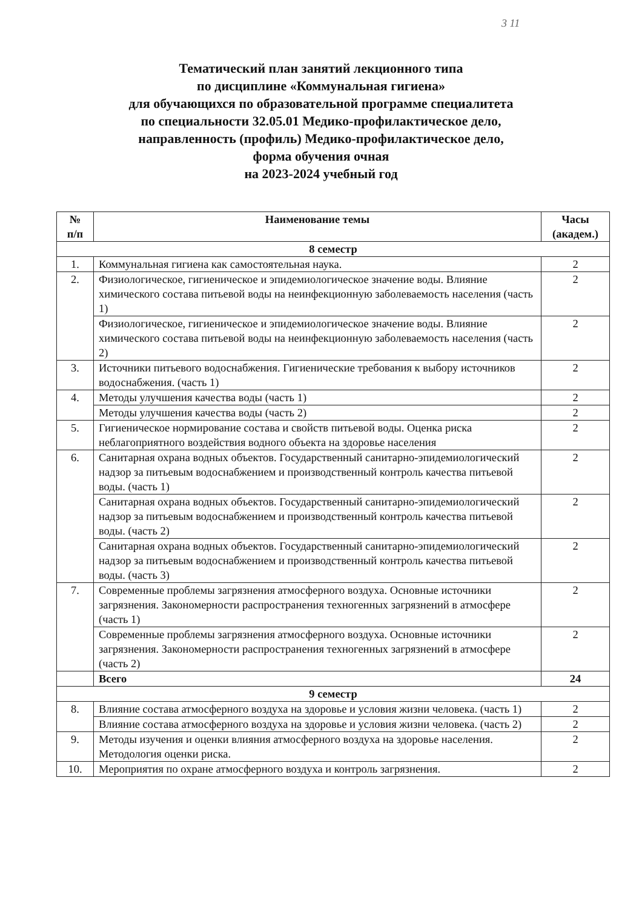3 11
Тематический план занятий лекционного типа
по дисциплине «Коммунальная гигиена»
для обучающихся по образовательной программе специалитета
по специальности 32.05.01 Медико-профилактическое дело,
направленность (профиль) Медико-профилактическое дело,
форма обучения очная
на 2023-2024 учебный год
| № п/п | Наименование темы | Часы (академ.) |
| --- | --- | --- |
| 8 семестр | | |
| 1. | Коммунальная гигиена как самостоятельная наука. | 2 |
| 2. | Физиологическое, гигиеническое и эпидемиологическое значение воды. Влияние химического состава питьевой воды на неинфекционную заболеваемость населения (часть 1) | 2 |
| | Физиологическое, гигиеническое и эпидемиологическое значение воды. Влияние химического состава питьевой воды на неинфекционную заболеваемость населения (часть 2) | 2 |
| 3. | Источники питьевого водоснабжения. Гигиенические требования к выбору источников водоснабжения. (часть 1) | 2 |
| 4. | Методы улучшения качества воды (часть 1) | 2 |
| | Методы улучшения качества воды (часть 2) | 2 |
| 5. | Гигиеническое нормирование состава и свойств питьевой воды. Оценка риска неблагоприятного воздействия водного объекта на здоровье населения | 2 |
| 6. | Санитарная охрана водных объектов. Государственный санитарно-эпидемиологический надзор за питьевым водоснабжением и производственный контроль качества питьевой воды. (часть 1) | 2 |
| | Санитарная охрана водных объектов. Государственный санитарно-эпидемиологический надзор за питьевым водоснабжением и производственный контроль качества питьевой воды. (часть 2) | 2 |
| | Санитарная охрана водных объектов. Государственный санитарно-эпидемиологический надзор за питьевым водоснабжением и производственный контроль качества питьевой воды. (часть 3) | 2 |
| 7. | Современные проблемы загрязнения атмосферного воздуха. Основные источники загрязнения. Закономерности распространения техногенных загрязнений в атмосфере (часть 1) | 2 |
| | Современные проблемы загрязнения атмосферного воздуха. Основные источники загрязнения. Закономерности распространения техногенных загрязнений в атмосфере (часть 2) | 2 |
| | Всего | 24 |
| 9 семестр | | |
| 8. | Влияние состава атмосферного воздуха на здоровье и условия жизни человека. (часть 1) | 2 |
| | Влияние состава атмосферного воздуха на здоровье и условия жизни человека. (часть 2) | 2 |
| 9. | Методы изучения и оценки влияния атмосферного воздуха на здоровье населения. Методология оценки риска. | 2 |
| 10. | Мероприятия по охране атмосферного воздуха и контроль загрязнения. | 2 |